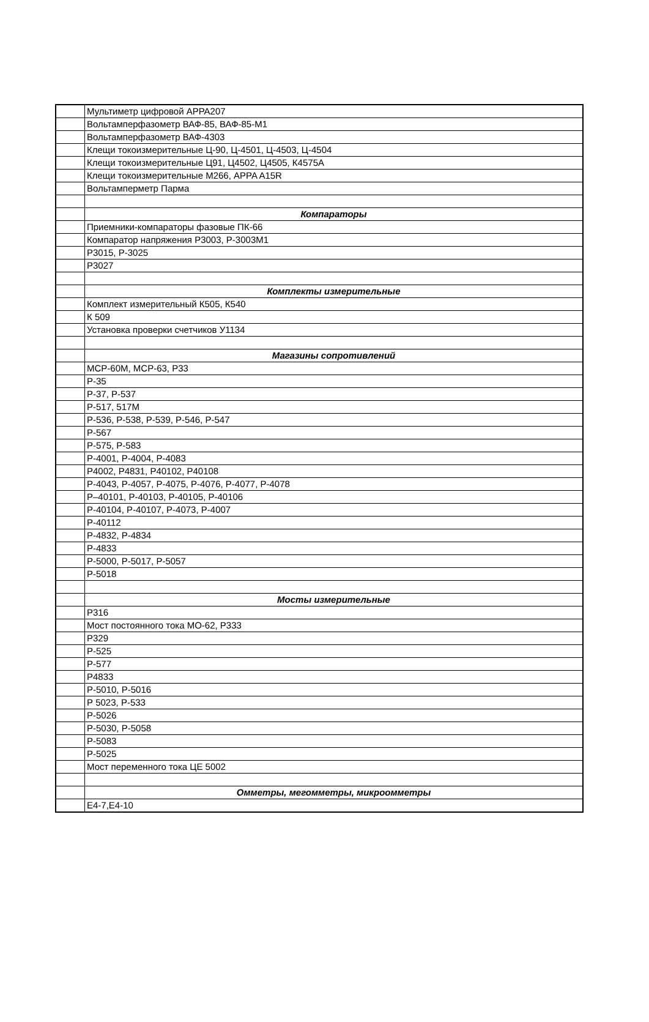| | Мультиметр цифровой APPA207 |
| | Вольтамперфазометр ВАФ-85, ВАФ-85-М1 |
| | Вольтамперфазометр ВАФ-4303 |
| | Клещи токоизмерительные Ц-90, Ц-4501, Ц-4503, Ц-4504 |
| | Клещи токоизмерительные Ц91, Ц4502, Ц4505, К4575А |
| | Клещи токоизмерительные М266, APPA A15R |
| | Вольтамперметр Парма |
| | Компараторы |
| | Приемники-компараторы фазовые ПК-66 |
| | Компаратор напряжения Р3003, Р-3003М1 |
| | Р3015, Р-3025 |
| | Р3027 |
| | Комплекты измерительные |
| | Комплект измерительный К505, К540 |
| | К 509 |
| | Установка проверки счетчиков У1134 |
| | Магазины сопротивлений |
| | МСР-60М, МСР-63, Р33 |
| | Р-35 |
| | Р-37, Р-537 |
| | Р-517, 517М |
| | Р-536, Р-538, Р-539, Р-546, Р-547 |
| | Р-567 |
| | Р-575, Р-583 |
| | Р-4001, Р-4004, Р-4083 |
| | Р4002, Р4831, Р40102, Р40108 |
| | Р-4043, Р-4057, Р-4075, Р-4076, Р-4077, Р-4078 |
| | Р–40101, Р-40103, Р-40105, Р-40106 |
| | Р-40104, Р-40107, Р-4073, Р-4007 |
| | Р-40112 |
| | Р-4832, Р-4834 |
| | Р-4833 |
| | Р-5000, Р-5017, Р-5057 |
| | Р-5018 |
| | Мосты измерительные |
| | Р316 |
| | Мост постоянного тока МО-62, Р333 |
| | Р329 |
| | Р-525 |
| | Р-577 |
| | Р4833 |
| | Р-5010, Р-5016 |
| | Р 5023, Р-533 |
| | Р-5026 |
| | Р-5030, Р-5058 |
| | Р-5083 |
| | Р-5025 |
| | Мост переменного тока ЦЕ 5002 |
| | Омметры, мегомметры, микроомметры |
| | Е4-7,Е4-10 |